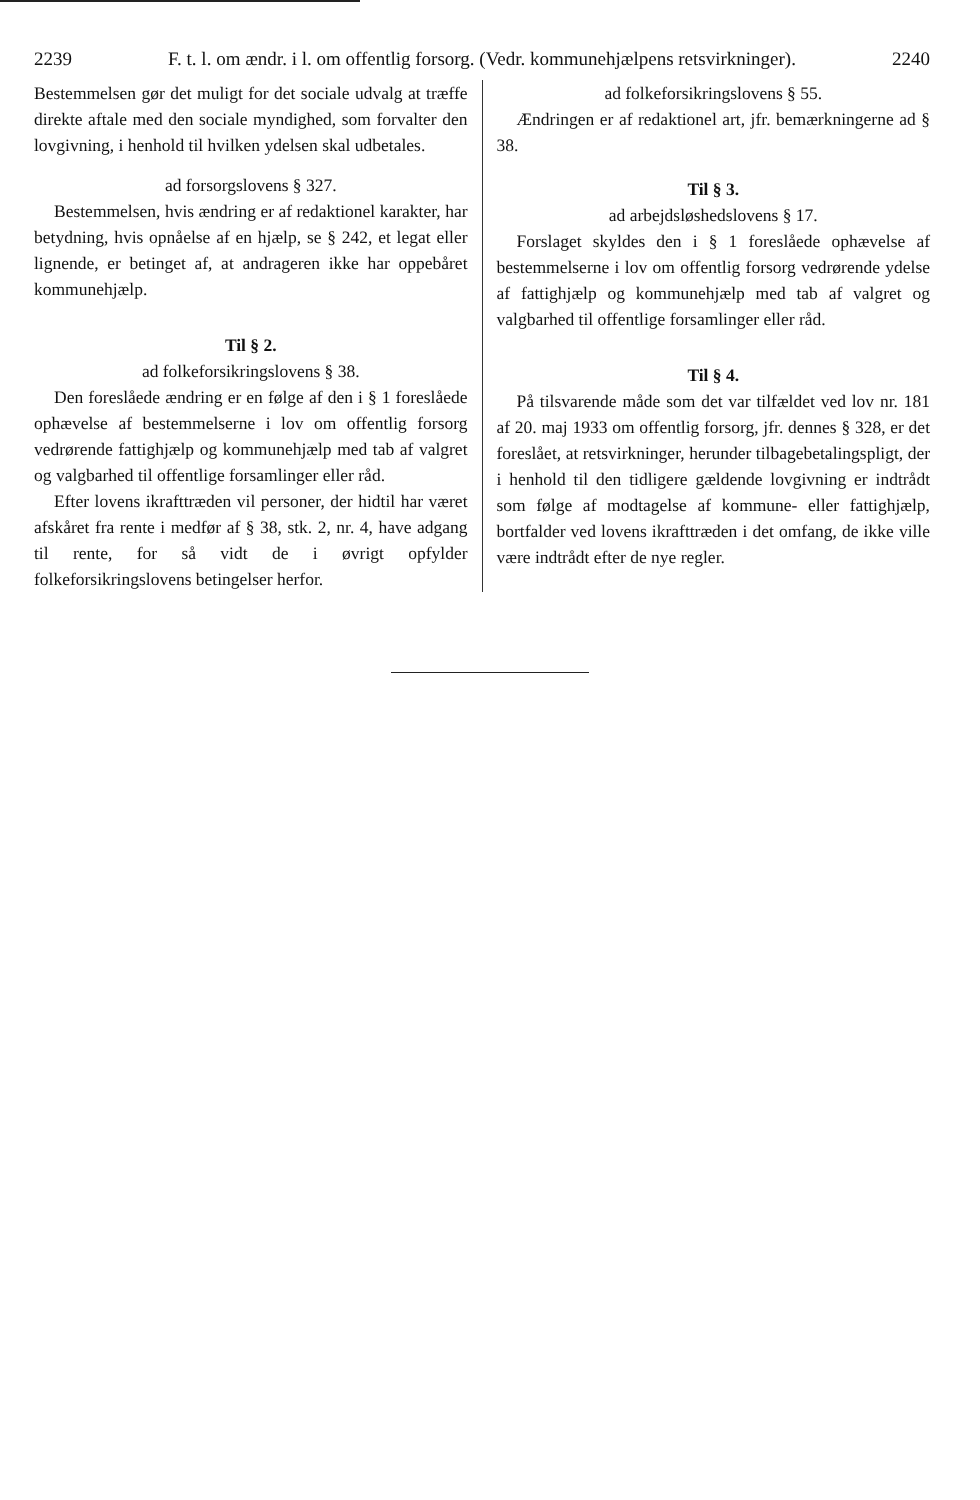2239 F. t. l. om ændr. i l. om offentlig forsorg. (Vedr. kommunehjælpens retsvirkninger). 2240
Bestemmelsen gør det muligt for det sociale udvalg at træffe direkte aftale med den sociale myndighed, som forvalter den lovgivning, i henhold til hvilken ydelsen skal udbetales.
ad forsorgslovens § 327.
Bestemmelsen, hvis ændring er af redaktionel karakter, har betydning, hvis opnåelse af en hjælp, se § 242, et legat eller lignende, er betinget af, at andrageren ikke har oppebåret kommunehjælp.
Til § 2.
ad folkeforsikringslovens § 38.
Den foreslåede ændring er en følge af den i § 1 foreslåede ophævelse af bestemmelserne i lov om offentlig forsorg vedrørende fattighjælp og kommunehjælp med tab af valgret og valgbarhed til offentlige forsamlinger eller råd.
Efter lovens ikrafttræden vil personer, der hidtil har været afskåret fra rente i medfør af § 38, stk. 2, nr. 4, have adgang til rente, for så vidt de i øvrigt opfylder folkeforsikringslovens betingelser herfor.
ad folkeforsikringslovens § 55.
Ændringen er af redaktionel art, jfr. bemærkningerne ad § 38.
Til § 3.
ad arbejdsløshedslovens § 17.
Forslaget skyldes den i § 1 foreslåede ophævelse af bestemmelserne i lov om offentlig forsorg vedrørende ydelse af fattighjælp og kommunehjælp med tab af valgret og valgbarhed til offentlige forsamlinger eller råd.
Til § 4.
På tilsvarende måde som det var tilfældet ved lov nr. 181 af 20. maj 1933 om offentlig forsorg, jfr. dennes § 328, er det foreslået, at retsvirkninger, herunder tilbagebetalingspligt, der i henhold til den tidligere gældende lovgivning er indtrådt som følge af modtagelse af kommune- eller fattighjælp, bortfalder ved lovens ikrafttræden i det omfang, de ikke ville være indtrådt efter de nye regler.